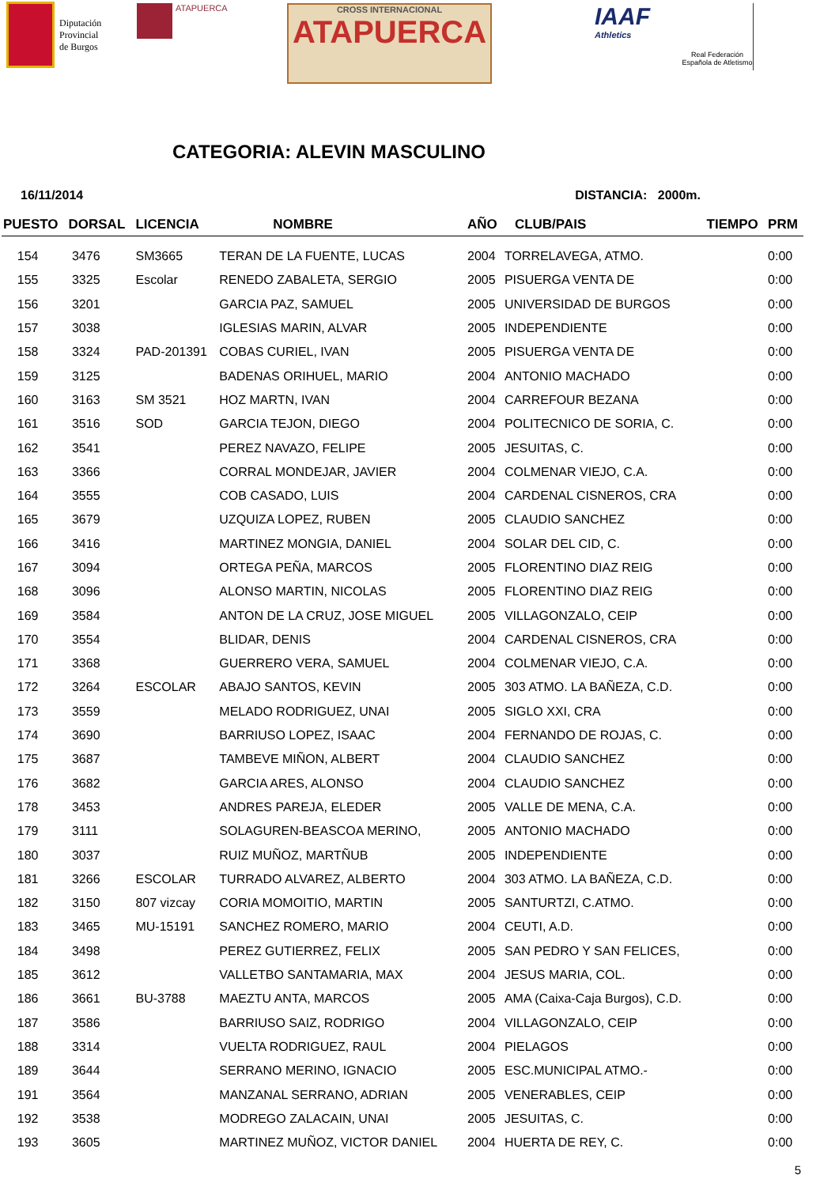Diputación
Provincial
de Burgos
ATAPUERCA
CROSS INTERNACIONAL
ATAPUERCA
IAAF
Athletics
Real Federación Española de Atletismo
CATEGORIA: ALEVIN MASCULINO
16/11/2014 DISTANCIA: 2000m.
| PUESTO | DORSAL | LICENCIA | NOMBRE | AÑO | CLUB/PAIS | TIEMPO | PRM |
| --- | --- | --- | --- | --- | --- | --- | --- |
| 154 | 3476 | SM3665 | TERAN DE LA FUENTE, LUCAS | 2004 | TORRELAVEGA, ATMO. | | 0:00 |
| 155 | 3325 | Escolar | RENEDO ZABALETA, SERGIO | 2005 | PISUERGA VENTA DE | | 0:00 |
| 156 | 3201 | | GARCIA PAZ, SAMUEL | 2005 | UNIVERSIDAD DE BURGOS | | 0:00 |
| 157 | 3038 | | IGLESIAS MARIN, ALVAR | 2005 | INDEPENDIENTE | | 0:00 |
| 158 | 3324 | PAD-201391 | COBAS CURIEL, IVAN | 2005 | PISUERGA VENTA DE | | 0:00 |
| 159 | 3125 | | BADENAS ORIHUEL, MARIO | 2004 | ANTONIO MACHADO | | 0:00 |
| 160 | 3163 | SM 3521 | HOZ MARTN, IVAN | 2004 | CARREFOUR BEZANA | | 0:00 |
| 161 | 3516 | SOD | GARCIA TEJON, DIEGO | 2004 | POLITECNICO DE SORIA, C. | | 0:00 |
| 162 | 3541 | | PEREZ NAVAZO, FELIPE | 2005 | JESUITAS, C. | | 0:00 |
| 163 | 3366 | | CORRAL MONDEJAR, JAVIER | 2004 | COLMENAR VIEJO, C.A. | | 0:00 |
| 164 | 3555 | | COB CASADO, LUIS | 2004 | CARDENAL CISNEROS, CRA | | 0:00 |
| 165 | 3679 | | UZQUIZA LOPEZ, RUBEN | 2005 | CLAUDIO SANCHEZ | | 0:00 |
| 166 | 3416 | | MARTINEZ MONGIA, DANIEL | 2004 | SOLAR DEL CID, C. | | 0:00 |
| 167 | 3094 | | ORTEGA PEÑA, MARCOS | 2005 | FLORENTINO DIAZ REIG | | 0:00 |
| 168 | 3096 | | ALONSO MARTIN, NICOLAS | 2005 | FLORENTINO DIAZ REIG | | 0:00 |
| 169 | 3584 | | ANTON DE LA CRUZ, JOSE MIGUEL | 2005 | VILLAGONZALO, CEIP | | 0:00 |
| 170 | 3554 | | BLIDAR, DENIS | 2004 | CARDENAL CISNEROS, CRA | | 0:00 |
| 171 | 3368 | | GUERRERO VERA, SAMUEL | 2004 | COLMENAR VIEJO, C.A. | | 0:00 |
| 172 | 3264 | ESCOLAR | ABAJO SANTOS, KEVIN | 2005 | 303 ATMO. LA BAÑEZA, C.D. | | 0:00 |
| 173 | 3559 | | MELADO RODRIGUEZ, UNAI | 2005 | SIGLO XXI, CRA | | 0:00 |
| 174 | 3690 | | BARRIUSO LOPEZ, ISAAC | 2004 | FERNANDO DE ROJAS, C. | | 0:00 |
| 175 | 3687 | | TAMBEVE MIÑON, ALBERT | 2004 | CLAUDIO SANCHEZ | | 0:00 |
| 176 | 3682 | | GARCIA ARES, ALONSO | 2004 | CLAUDIO SANCHEZ | | 0:00 |
| 178 | 3453 | | ANDRES PAREJA, ELEDER | 2005 | VALLE DE MENA, C.A. | | 0:00 |
| 179 | 3111 | | SOLAGUREN-BEASCOA MERINO, | 2005 | ANTONIO MACHADO | | 0:00 |
| 180 | 3037 | | RUIZ MUÑOZ, MARTÑUB | 2005 | INDEPENDIENTE | | 0:00 |
| 181 | 3266 | ESCOLAR | TURRADO ALVAREZ, ALBERTO | 2004 | 303 ATMO. LA BAÑEZA, C.D. | | 0:00 |
| 182 | 3150 | 807 vizcay | CORIA MOMOITIO, MARTIN | 2005 | SANTURTZI, C.ATMO. | | 0:00 |
| 183 | 3465 | MU-15191 | SANCHEZ ROMERO, MARIO | 2004 | CEUTI, A.D. | | 0:00 |
| 184 | 3498 | | PEREZ GUTIERREZ, FELIX | 2005 | SAN PEDRO Y SAN FELICES, | | 0:00 |
| 185 | 3612 | | VALLETBO SANTAMARIA, MAX | 2004 | JESUS MARIA, COL. | | 0:00 |
| 186 | 3661 | BU-3788 | MAEZTU ANTA, MARCOS | 2005 | AMA (Caixa-Caja Burgos), C.D. | | 0:00 |
| 187 | 3586 | | BARRIUSO SAIZ, RODRIGO | 2004 | VILLAGONZALO, CEIP | | 0:00 |
| 188 | 3314 | | VUELTA RODRIGUEZ, RAUL | 2004 | PIELAGOS | | 0:00 |
| 189 | 3644 | | SERRANO MERINO, IGNACIO | 2005 | ESC.MUNICIPAL ATMO.- | | 0:00 |
| 191 | 3564 | | MANZANAL SERRANO, ADRIAN | 2005 | VENERABLES, CEIP | | 0:00 |
| 192 | 3538 | | MODREGO ZALACAIN, UNAI | 2005 | JESUITAS, C. | | 0:00 |
| 193 | 3605 | | MARTINEZ MUÑOZ, VICTOR DANIEL | 2004 | HUERTA DE REY, C. | | 0:00 |
5